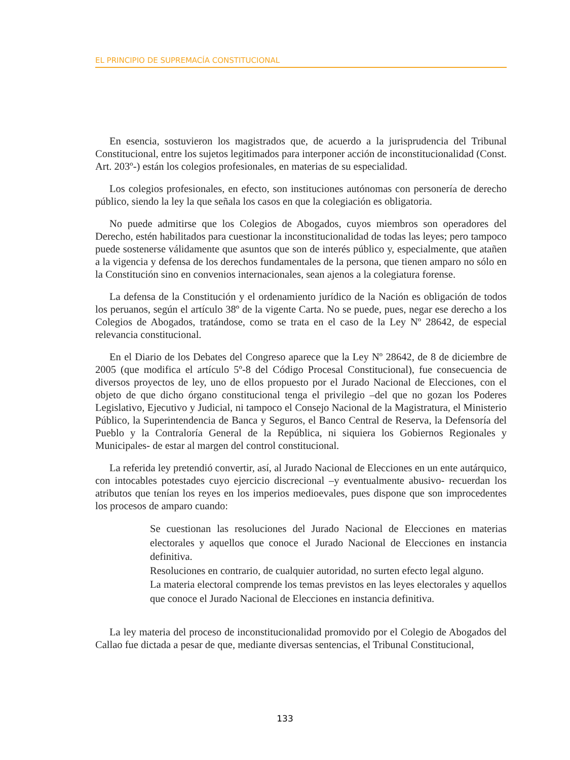EL PRINCIPIO DE SUPREMACÍA CONSTITUCIONAL
En esencia, sostuvieron los magistrados que, de acuerdo a la jurisprudencia del Tribunal Constitucional, entre los sujetos legitimados para interponer acción de inconstitucionalidad (Const. Art. 203º-) están los colegios profesionales, en materias de su especialidad.
Los colegios profesionales, en efecto, son instituciones autónomas con personería de derecho público, siendo la ley la que señala los casos en que la colegiación es obligatoria.
No puede admitirse que los Colegios de Abogados, cuyos miembros son operadores del Derecho, estén habilitados para cuestionar la inconstitucionalidad de todas las leyes; pero tampoco puede sostenerse válidamente que asuntos que son de interés público y, especialmente, que atañen a la vigencia y defensa de los derechos fundamentales de la persona, que tienen amparo no sólo en la Constitución sino en convenios internacionales, sean ajenos a la colegiatura forense.
La defensa de la Constitución y el ordenamiento jurídico de la Nación es obligación de todos los peruanos, según el artículo 38º de la vigente Carta. No se puede, pues, negar ese derecho a los Colegios de Abogados, tratándose, como se trata en el caso de la Ley Nº 28642, de especial relevancia constitucional.
En el Diario de los Debates del Congreso aparece que la Ley Nº 28642, de 8 de diciembre de 2005 (que modifica el artículo 5º-8 del Código Procesal Constitucional), fue consecuencia de diversos proyectos de ley, uno de ellos propuesto por el Jurado Nacional de Elecciones, con el objeto de que dicho órgano constitucional tenga el privilegio –del que no gozan los Poderes Legislativo, Ejecutivo y Judicial, ni tampoco el Consejo Nacional de la Magistratura, el Ministerio Público, la Superintendencia de Banca y Seguros, el Banco Central de Reserva, la Defensoría del Pueblo y la Contraloría General de la República, ni siquiera los Gobiernos Regionales y Municipales- de estar al margen del control constitucional.
La referida ley pretendió convertir, así, al Jurado Nacional de Elecciones en un ente autárquico, con intocables potestades cuyo ejercicio discrecional –y eventualmente abusivo- recuerdan los atributos que tenían los reyes en los imperios medioevales, pues dispone que son improcedentes los procesos de amparo cuando:
Se cuestionan las resoluciones del Jurado Nacional de Elecciones en materias electorales y aquellos que conoce el Jurado Nacional de Elecciones en instancia definitiva.
Resoluciones en contrario, de cualquier autoridad, no surten efecto legal alguno.
La materia electoral comprende los temas previstos en las leyes electorales y aquellos que conoce el Jurado Nacional de Elecciones en instancia definitiva.
La ley materia del proceso de inconstitucionalidad promovido por el Colegio de Abogados del Callao fue dictada a pesar de que, mediante diversas sentencias, el Tribunal Constitucional,
133